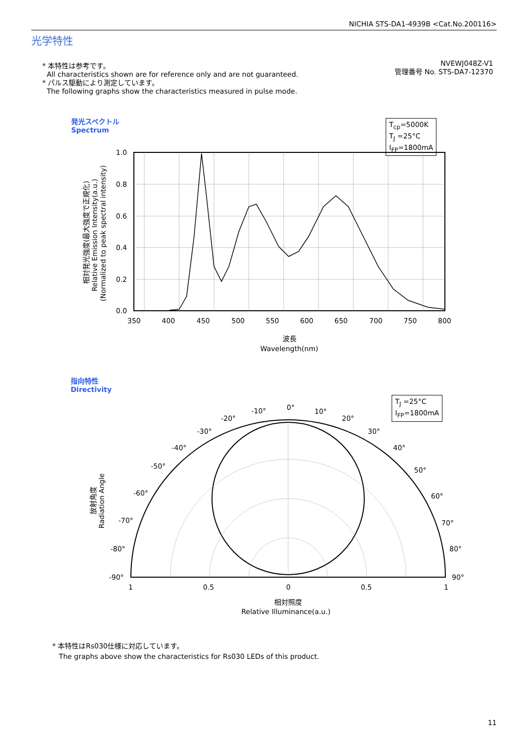NICHIA STS-DA1-4939B <Cat.No.200116>
光学特性
* 本特性は参考です。
All characteristics shown are for reference only and are not guaranteed.
* パルス駆動により測定しています。
The following graphs show the characteristics measured in pulse mode.
NVEWJ048Z-V1
管理番号 No. STS-DA7-12370
発光スペクトル
Spectrum
T<sub>cp</sub>=5000K
T<sub>J</sub> =25°C
I<sub>FP</sub>=1800mA
1.0
0.8
0.6
0.4
0.2
0.0
350
400
450
500
550
600
650
700
750
800
波長
Wavelength(nm)
相対発光強度(最大強度で正規化)
Relative Emission Intensity(a.u.)
(Normalized to peak spectral intensity)
指向特性
Directivity
T<sub>J</sub> =25°C
I<sub>FP</sub>=1800mA
0°
-10°
10°
-20°
20°
-30°
30°
-40°
40°
-50°
50°
-60°
60°
-70°
70°
-80°
80°
-90°
90°
1
0.5
0
0.5
1
相対照度
Relative Illuminance(a.u.)
放射角度
Radiation Angle
* 本特性はRs030仕様に対応しています。
The graphs above show the characteristics for Rs030 LEDs of this product.
11